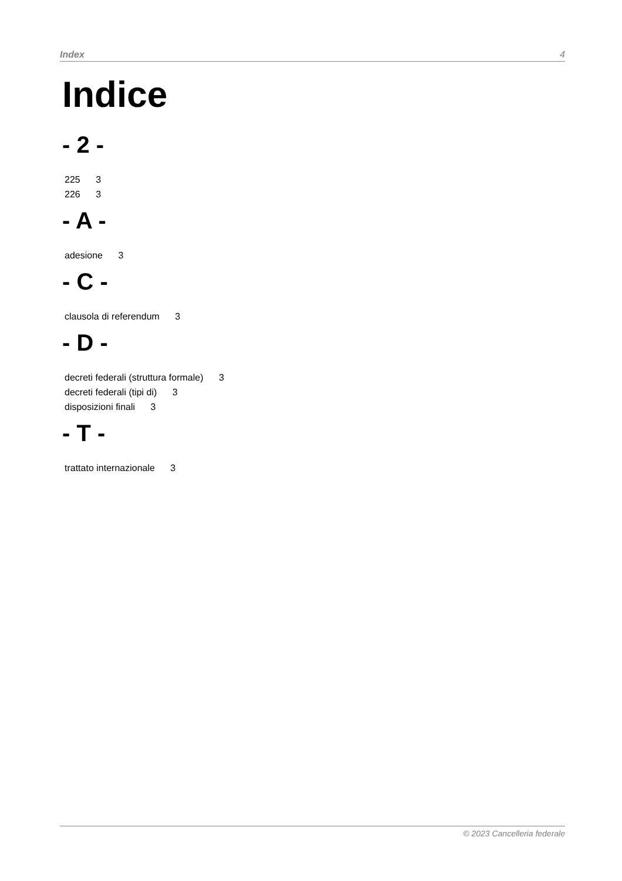Index 4
Indice
- 2 -
225 3
226 3
- A -
adesione 3
- C -
clausola di referendum 3
- D -
decreti federali (struttura formale) 3
decreti federali (tipi di) 3
disposizioni finali 3
- T -
trattato internazionale 3
© 2023 Cancelleria federale